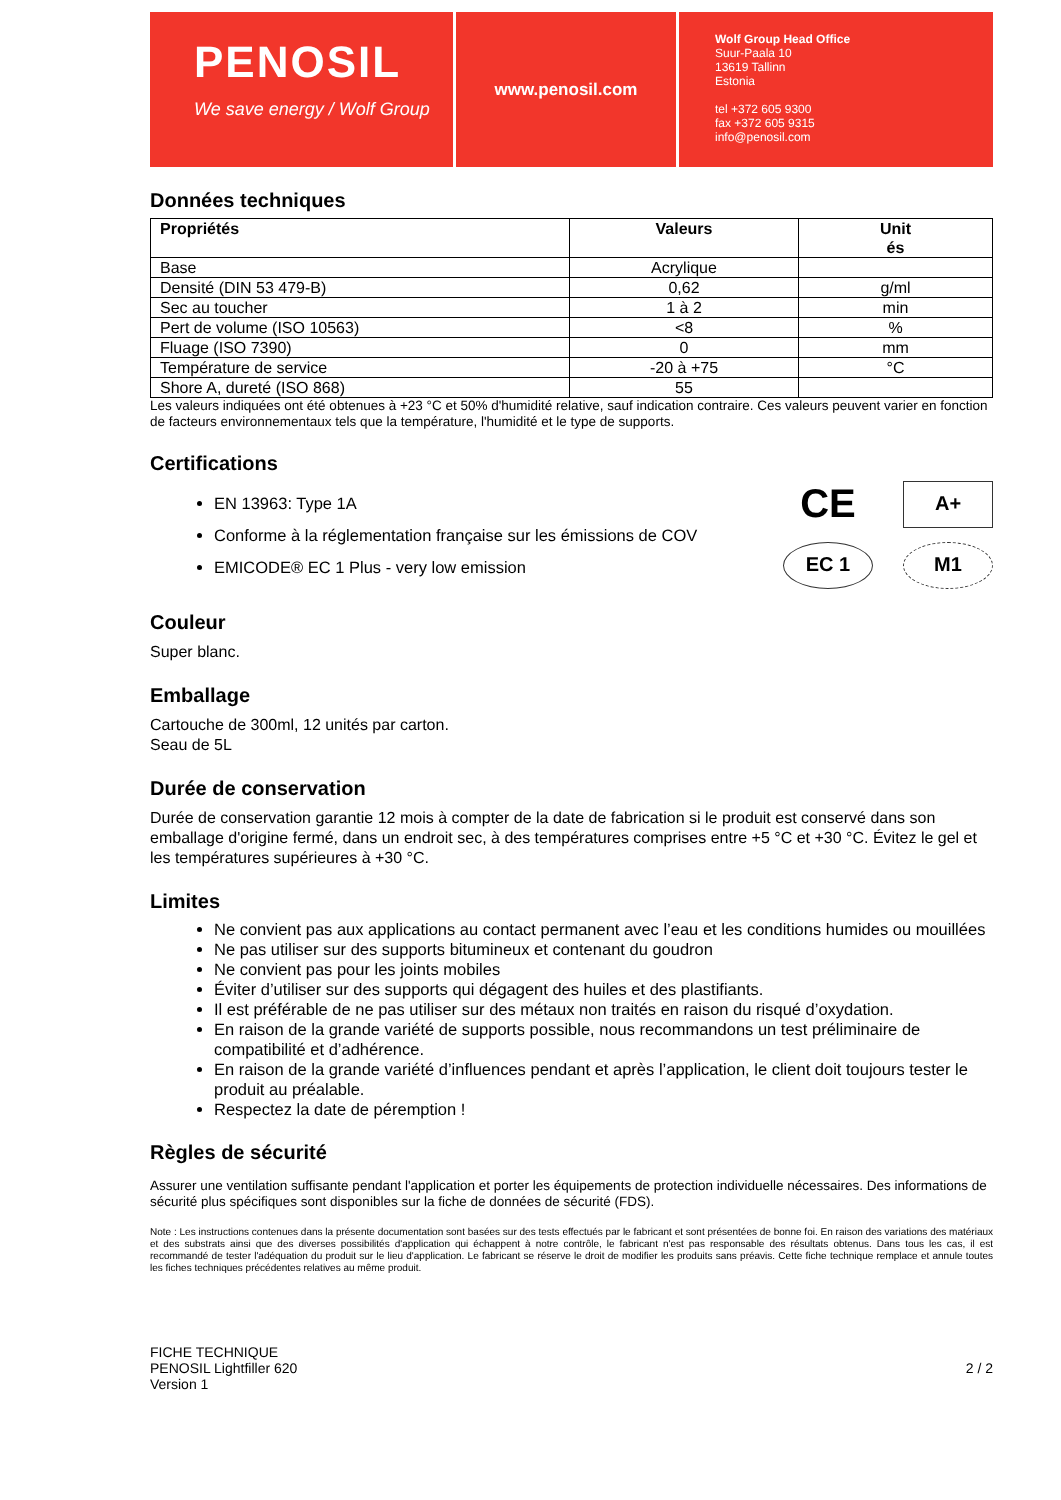PENOSIL
We save energy / Wolf Group
www.penosil.com
Wolf Group Head Office
Suur-Paala 10
13619 Tallinn
Estonia
tel +372 605 9300
fax +372 605 9315
info@penosil.com
Données techniques
| Propriétés | Valeurs | Unit és |
| --- | --- | --- |
| Base | Acrylique | |
| Densité (DIN 53 479-B) | 0,62 | g/ml |
| Sec au toucher | 1 à 2 | min |
| Pert de volume (ISO 10563) | <8 | % |
| Fluage (ISO 7390) | 0 | mm |
| Température de service | -20 à +75 | °C |
| Shore A, dureté (ISO 868) | 55 | |
Les valeurs indiquées ont été obtenues à +23 °C et 50% d'humidité relative, sauf indication contraire. Ces valeurs peuvent varier en fonction de facteurs environnementaux tels que la température, l'humidité et le type de supports.
Certifications
EN 13963: Type 1A
Conforme à la réglementation française sur les émissions de COV
EMICODE® EC 1 Plus - very low emission
CE
A+
EC 1
M1
Couleur
Super blanc.
Emballage
Cartouche de 300ml, 12 unités par carton.
Seau de 5L
Durée de conservation
Durée de conservation garantie 12 mois à compter de la date de fabrication si le produit est conservé dans son emballage d'origine fermé, dans un endroit sec, à des températures comprises entre +5 °C et +30 °C. Évitez le gel et les températures supérieures à +30 °C.
Limites
Ne convient pas aux applications au contact permanent avec l’eau et les conditions humides ou mouillées
Ne pas utiliser sur des supports bitumineux et contenant du goudron
Ne convient pas pour les joints mobiles
Éviter d’utiliser sur des supports qui dégagent des huiles et des plastifiants.
Il est préférable de ne pas utiliser sur des métaux non traités en raison du risqué d’oxydation.
En raison de la grande variété de supports possible, nous recommandons un test préliminaire de compatibilité et d’adhérence.
En raison de la grande variété d’influences pendant et après l’application, le client doit toujours tester le produit au préalable.
Respectez la date de péremption !
Règles de sécurité
Assurer une ventilation suffisante pendant l'application et porter les équipements de protection individuelle nécessaires. Des informations de sécurité plus spécifiques sont disponibles sur la fiche de données de sécurité (FDS).
Note : Les instructions contenues dans la présente documentation sont basées sur des tests effectués par le fabricant et sont présentées de bonne foi. En raison des variations des matériaux et des substrats ainsi que des diverses possibilités d'application qui échappent à notre contrôle, le fabricant n'est pas responsable des résultats obtenus. Dans tous les cas, il est recommandé de tester l'adéquation du produit sur le lieu d'application. Le fabricant se réserve le droit de modifier les produits sans préavis. Cette fiche technique remplace et annule toutes les fiches techniques précédentes relatives au même produit.
FICHE TECHNIQUE
PENOSIL Lightfiller 620
Version 1
2 / 2